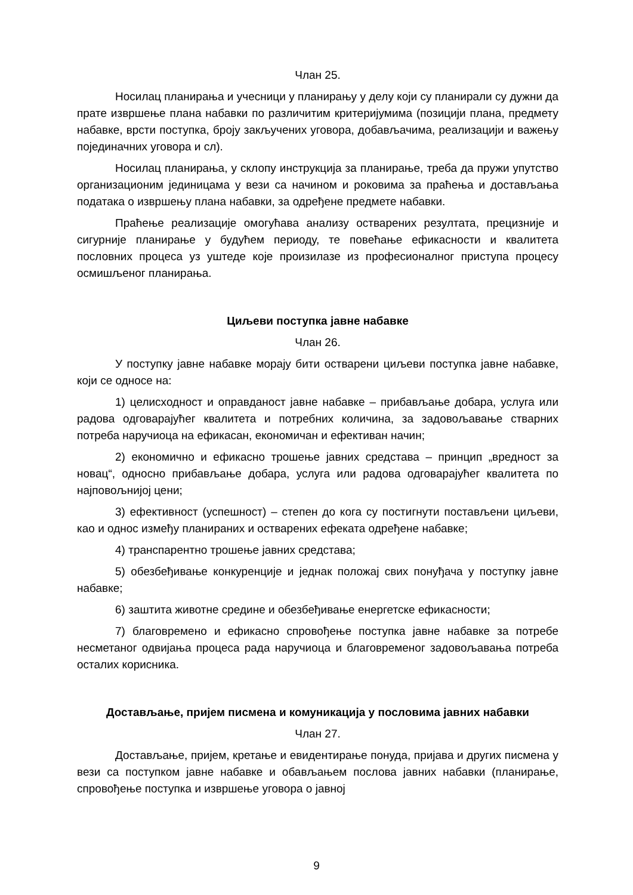Члан 25.
Носилац планирања и учесници у планирању у делу који су планирали су дужни да прате извршење плана набавки по различитим критеријумима (позицији плана, предмету набавке, врсти поступка, броју закључених уговора, добављачима, реализацији и важењу појединачних уговора и сл).
Носилац планирања, у склопу инструкција за планирање, треба да пружи упутство организационим јединицама у вези са начином и роковима за праћења и достављања података о извршењу плана набавки, за одређене предмете набавки.
Праћење реализације омогућава анализу остварених резултата, прецизније и сигурније планирање у будућем периоду, те повећање ефикасности и квалитета пословних процеса уз уштеде које произилазе из професионалног приступа процесу осмишљеног планирања.
Циљеви поступка јавне набавке
Члан 26.
У поступку јавне набавке морају бити остварени циљеви поступка јавне набавке, који се односе на:
1) целисходност и оправданост јавне набавке – прибављање добара, услуга или радова одговарајућег квалитета и потребних количина, за задовољавање стварних потреба наручиоца на ефикасан, економичан и ефективан начин;
2) економично и ефикасно трошење јавних средстава – принцип „вредност за новац“, односно прибављање добара, услуга или радова одговарајућег квалитета по најповољнијој цени;
3) ефективност (успешност) – степен до кога су постигнути постављени циљеви, као и однос између планираних и остварених ефеката одређене набавке;
4) транспарентно трошење јавних средстава;
5) обезбеђивање конкуренције и једнак положај свих понуђача у поступку јавне набавке;
6) заштита животне средине и обезбеђивање енергетске ефикасности;
7) благовремено и ефикасно спровођење поступка јавне набавке за потребе несметаног одвијања процеса рада наручиоца и благовременог задовољавања потреба осталих корисника.
Достављање, пријем писмена и комуникација у пословима јавних набавки
Члан 27.
Достављање, пријем, кретање и евидентирање понуда, пријава и других писмена у вези са поступком јавне набавке и обављањем послова јавних набавки (планирање, спровођење поступка и извршење уговора о јавној
9